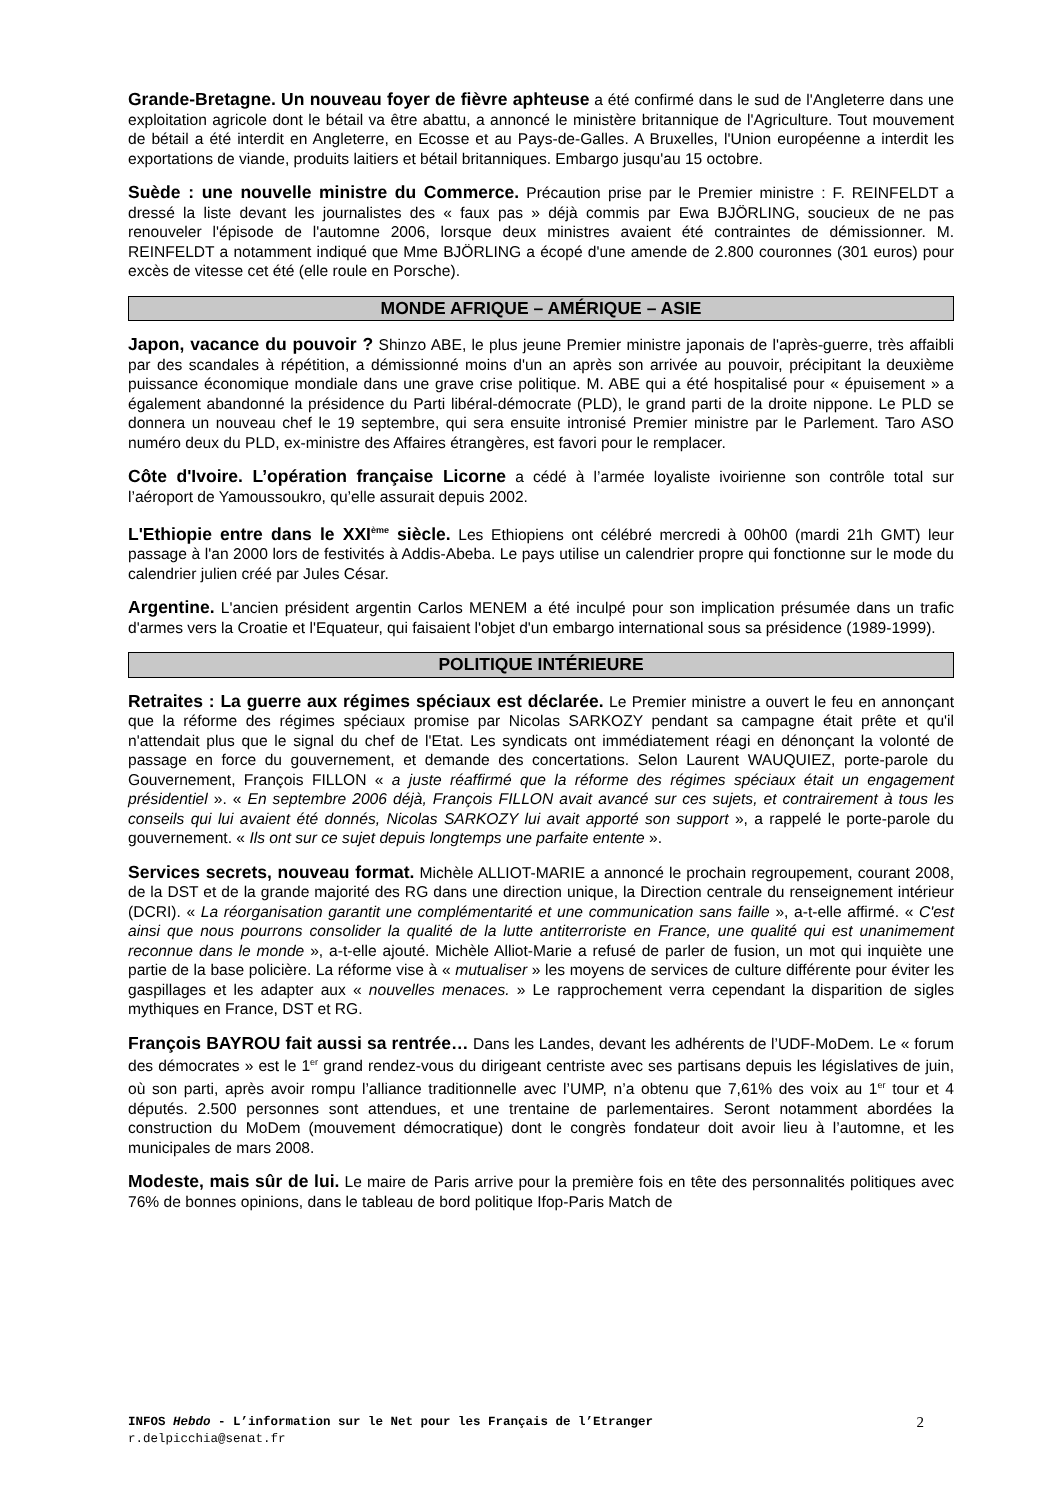Grande-Bretagne. Un nouveau foyer de fièvre aphteuse a été confirmé dans le sud de l'Angleterre dans une exploitation agricole dont le bétail va être abattu, a annoncé le ministère britannique de l'Agriculture. Tout mouvement de bétail a été interdit en Angleterre, en Ecosse et au Pays-de-Galles. A Bruxelles, l'Union européenne a interdit les exportations de viande, produits laitiers et bétail britanniques. Embargo jusqu'au 15 octobre.
Suède : une nouvelle ministre du Commerce. Précaution prise par le Premier ministre : F. REINFELDT a dressé la liste devant les journalistes des « faux pas » déjà commis par Ewa BJÖRLING, soucieux de ne pas renouveler l'épisode de l'automne 2006, lorsque deux ministres avaient été contraintes de démissionner. M. REINFELDT a notamment indiqué que Mme BJÖRLING a écopé d'une amende de 2.800 couronnes (301 euros) pour excès de vitesse cet été (elle roule en Porsche).
MONDE AFRIQUE – AMÉRIQUE – ASIE
Japon, vacance du pouvoir ? Shinzo ABE, le plus jeune Premier ministre japonais de l'après-guerre, très affaibli par des scandales à répétition, a démissionné moins d'un an après son arrivée au pouvoir, précipitant la deuxième puissance économique mondiale dans une grave crise politique. M. ABE qui a été hospitalisé pour « épuisement » a également abandonné la présidence du Parti libéral-démocrate (PLD), le grand parti de la droite nippone. Le PLD se donnera un nouveau chef le 19 septembre, qui sera ensuite intronisé Premier ministre par le Parlement. Taro ASO numéro deux du PLD, ex-ministre des Affaires étrangères, est favori pour le remplacer.
Côte d'Ivoire. L’opération française Licorne a cédé à l’armée loyaliste ivoirienne son contrôle total sur l’aéroport de Yamoussoukro, qu’elle assurait depuis 2002.
L'Ethiopie entre dans le XXI<sup>ème</sup> siècle. Les Ethiopiens ont célébré mercredi à 00h00 (mardi 21h GMT) leur passage à l'an 2000 lors de festivités à Addis-Abeba. Le pays utilise un calendrier propre qui fonctionne sur le mode du calendrier julien créé par Jules César.
Argentine. L'ancien président argentin Carlos MENEM a été inculpé pour son implication présumée dans un trafic d'armes vers la Croatie et l'Equateur, qui faisaient l'objet d'un embargo international sous sa présidence (1989-1999).
POLITIQUE INTÉRIEURE
Retraites : La guerre aux régimes spéciaux est déclarée. Le Premier ministre a ouvert le feu en annonçant que la réforme des régimes spéciaux promise par Nicolas SARKOZY pendant sa campagne était prête et qu'il n'attendait plus que le signal du chef de l'Etat. Les syndicats ont immédiatement réagi en dénonçant la volonté de passage en force du gouvernement, et demande des concertations. Selon Laurent WAUQUIEZ, porte-parole du Gouvernement, François FILLON « a juste réaffirmé que la réforme des régimes spéciaux était un engagement présidentiel ». « En septembre 2006 déjà, François FILLON avait avancé sur ces sujets, et contrairement à tous les conseils qui lui avaient été donnés, Nicolas SARKOZY lui avait apporté son support », a rappelé le porte-parole du gouvernement. « Ils ont sur ce sujet depuis longtemps une parfaite entente ».
Services secrets, nouveau format. Michèle ALLIOT-MARIE a annoncé le prochain regroupement, courant 2008, de la DST et de la grande majorité des RG dans une direction unique, la Direction centrale du renseignement intérieur (DCRI). « La réorganisation garantit une complémentarité et une communication sans faille », a-t-elle affirmé. « C'est ainsi que nous pourrons consolider la qualité de la lutte antiterroriste en France, une qualité qui est unanimement reconnue dans le monde », a-t-elle ajouté. Michèle Alliot-Marie a refusé de parler de fusion, un mot qui inquiète une partie de la base policière. La réforme vise à « mutualiser » les moyens de services de culture différente pour éviter les gaspillages et les adapter aux « nouvelles menaces. » Le rapprochement verra cependant la disparition de sigles mythiques en France, DST et RG.
François BAYROU fait aussi sa rentrée… Dans les Landes, devant les adhérents de l’UDF-MoDem. Le « forum des démocrates » est le 1<sup>er</sup> grand rendez-vous du dirigeant centriste avec ses partisans depuis les législatives de juin, où son parti, après avoir rompu l’alliance traditionnelle avec l’UMP, n’a obtenu que 7,61% des voix au 1<sup>er</sup> tour et 4 députés. 2.500 personnes sont attendues, et une trentaine de parlementaires. Seront notamment abordées la construction du MoDem (mouvement démocratique) dont le congrès fondateur doit avoir lieu à l’automne, et les municipales de mars 2008.
Modeste, mais sûr de lui. Le maire de Paris arrive pour la première fois en tête des personnalités politiques avec 76% de bonnes opinions, dans le tableau de bord politique Ifop-Paris Match de
INFOS Hebdo - L’information sur le Net pour les Français de l’Etranger
r.delpicchia@senat.fr
2